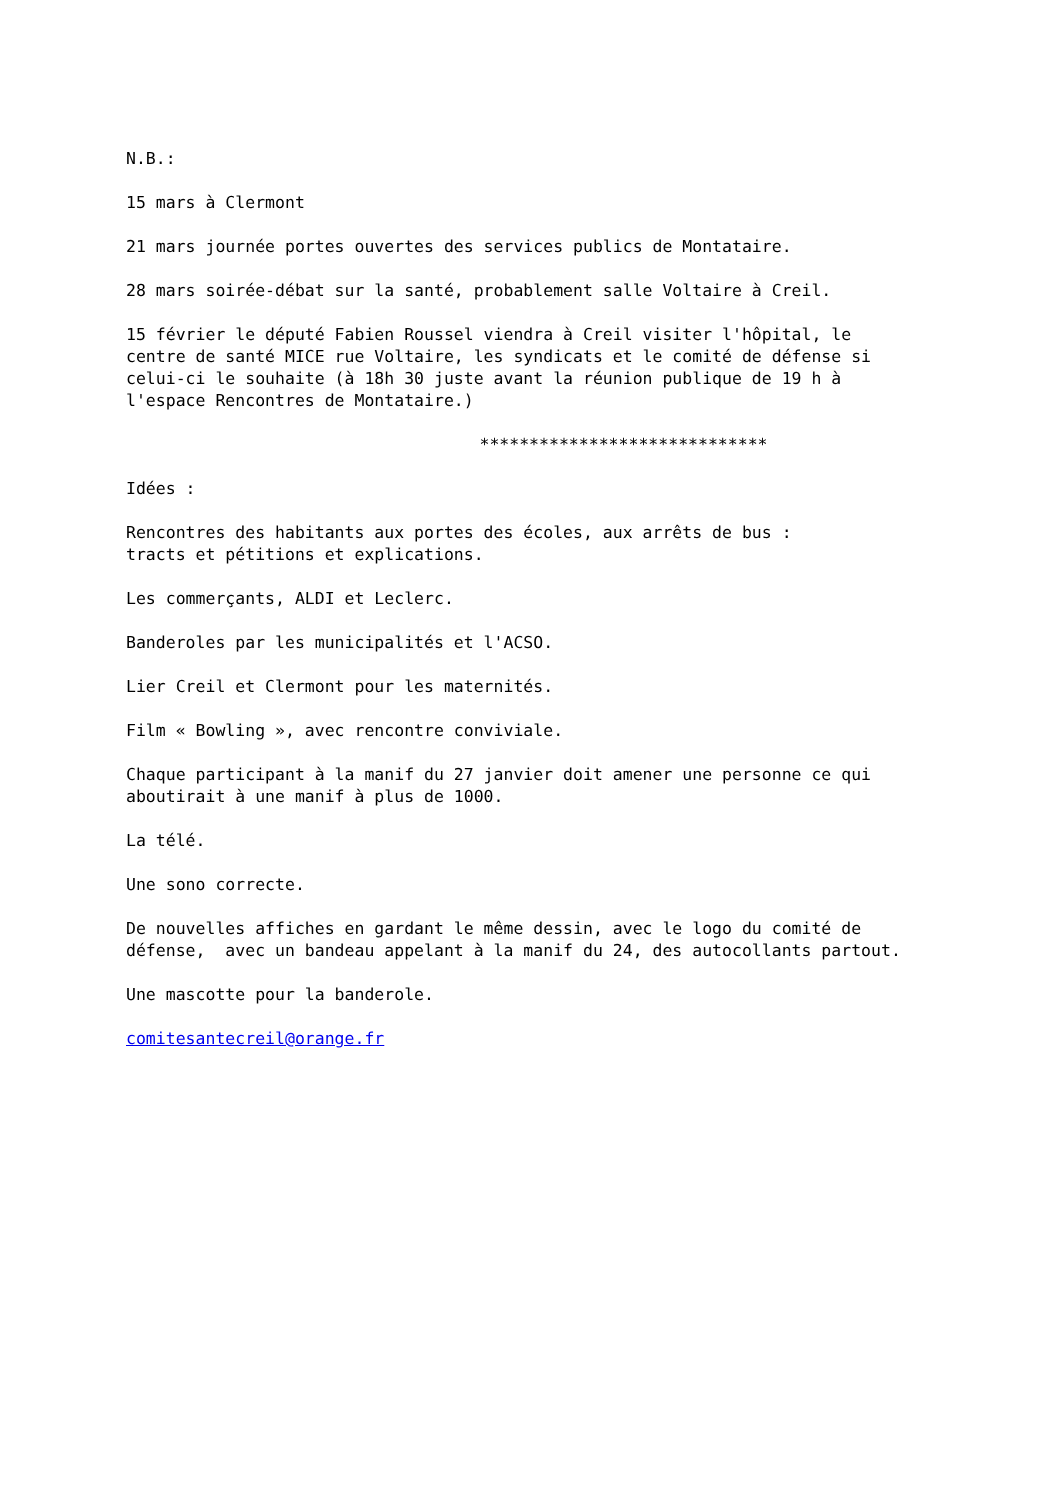N.B.:
15 mars à Clermont
21 mars journée portes ouvertes des services publics de Montataire.
28 mars soirée-débat sur la santé, probablement salle Voltaire à Creil.
15 février le député Fabien Roussel viendra à Creil visiter l'hôpital, le centre de santé MICE rue Voltaire, les syndicats et le comité de défense si celui-ci le souhaite (à 18h 30 juste avant la réunion publique de 19 h à l'espace Rencontres de Montataire.)
*****************************
Idées :
Rencontres des habitants aux portes des écoles, aux arrêts de bus : tracts et pétitions et explications.
Les commerçants, ALDI et Leclerc.
Banderoles par les municipalités et l'ACSO.
Lier Creil et Clermont pour les maternités.
Film « Bowling », avec rencontre conviviale.
Chaque participant à la manif du 27 janvier doit amener une personne ce qui aboutirait à une manif à plus de 1000.
La télé.
Une sono correcte.
De nouvelles affiches en gardant le même dessin, avec le logo du comité de défense, avec un bandeau appelant à la manif du 24, des autocollants partout.
Une mascotte pour la banderole.
comitesantecreil@orange.fr